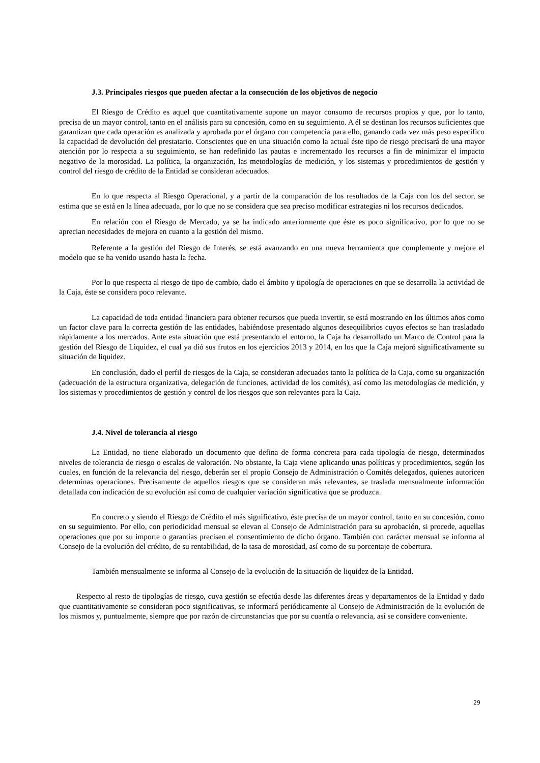J.3. Principales riesgos que pueden afectar a la consecución de los objetivos de negocio
El Riesgo de Crédito es aquel que cuantitativamente supone un mayor consumo de recursos propios y que, por lo tanto, precisa de un mayor control, tanto en el análisis para su concesión, como en su seguimiento. A él se destinan los recursos suficientes que garantizan que cada operación es analizada y aprobada por el órgano con competencia para ello, ganando cada vez más peso especifico la capacidad de devolución del prestatario. Conscientes que en una situación como la actual éste tipo de riesgo precisará de una mayor atención por lo respecta a su seguimiento, se han redefinido las pautas e incrementado los recursos a fin de minimizar el impacto negativo de la morosidad. La política, la organización, las metodologías de medición, y los sistemas y procedimientos de gestión y control del riesgo de crédito de la Entidad se consideran adecuados.
En lo que respecta al Riesgo Operacional, y a partir de la comparación de los resultados de la Caja con los del sector, se estima que se está en la línea adecuada, por lo que no se considera que sea preciso modificar estrategias ni los recursos dedicados.
En relación con el Riesgo de Mercado, ya se ha indicado anteriormente que éste es poco significativo, por lo que no se aprecian necesidades de mejora en cuanto a la gestión del mismo.
Referente a la gestión del Riesgo de Interés, se está avanzando en una nueva herramienta que complemente y mejore el modelo que se ha venido usando hasta la fecha.
Por lo que respecta al riesgo de tipo de cambio, dado el ámbito y tipología de operaciones en que se desarrolla la actividad de la Caja, éste se considera poco relevante.
La capacidad de toda entidad financiera para obtener recursos que pueda invertir, se está mostrando en los últimos años como un factor clave para la correcta gestión de las entidades, habiéndose presentado algunos desequilibrios cuyos efectos se han trasladado rápidamente a los mercados. Ante esta situación que está presentando el entorno, la Caja ha desarrollado un Marco de Control para la gestión del Riesgo de Liquidez, el cual ya dió sus frutos en los ejercicios 2013 y 2014, en los que la Caja mejoró significativamente su situación de liquidez.
En conclusión, dado el perfil de riesgos de la Caja, se consideran adecuados tanto la política de la Caja, como su organización (adecuación de la estructura organizativa, delegación de funciones, actividad de los comités), así como las metodologías de medición, y los sistemas y procedimientos de gestión y control de los riesgos que son relevantes para la Caja.
J.4. Nivel de tolerancia al riesgo
La Entidad, no tiene elaborado un documento que defina de forma concreta para cada tipología de riesgo, determinados niveles de tolerancia de riesgo o escalas de valoración. No obstante, la Caja viene aplicando unas políticas y procedimientos, según los cuales, en función de la relevancia del riesgo, deberán ser el propio Consejo de Administración o Comités delegados, quienes autoricen determinas operaciones. Precisamente de aquellos riesgos que se consideran más relevantes, se traslada mensualmente información detallada con indicación de su evolución así como de cualquier variación significativa que se produzca.
En concreto y siendo el Riesgo de Crédito el más significativo, éste precisa de un mayor control, tanto en su concesión, como en su seguimiento. Por ello, con periodicidad mensual se elevan al Consejo de Administración para su aprobación, si procede, aquellas operaciones que por su importe o garantías precisen el consentimiento de dicho órgano. También con carácter mensual se informa al Consejo de la evolución del crédito, de su rentabilidad, de la tasa de morosidad, así como de su porcentaje de cobertura.
También mensualmente se informa al Consejo de la evolución de la situación de liquidez de la Entidad.
Respecto al resto de tipologías de riesgo, cuya gestión se efectúa desde las diferentes áreas y departamentos de la Entidad y dado que cuantitativamente se consideran poco significativas, se informará periódicamente al Consejo de Administración de la evolución de los mismos y, puntualmente, siempre que por razón de circunstancias que por su cuantía o relevancia, así se considere conveniente.
29